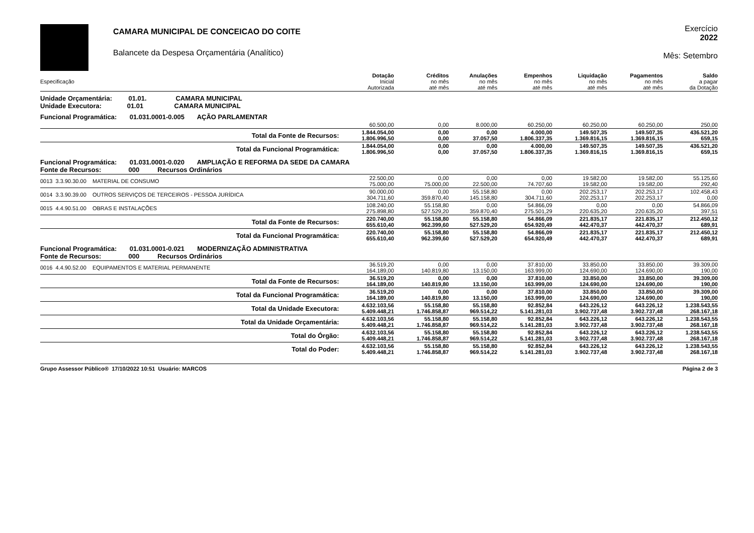CAMARA MUNICIPAL DE CONCEICAO DO COITE
Balancete da Despesa Orçamentária (Analítico)
Exercício
2022
Mês: Setembro
| Especificação | Dotação Inicial Autorizada | Créditos no mês até mês | Anulações no mês até mês | Empenhos no mês até mês | Liquidação no mês até mês | Pagamentos no mês até mês | Saldo a pagar da Dotação |
| --- | --- | --- | --- | --- | --- | --- | --- |
| Unidade Orçamentária: 01.01. CAMARA MUNICIPAL Unidade Executora: 01.01 CAMARA MUNICIPAL | | | | | | | |
| Funcional Programática: 01.031.0001-0.005 AÇÃO PARLAMENTAR | | | | | | | |
| | 60.500,00 | 0,00 | 8.000,00 | 60.250,00 | 60.250,00 | 60.250,00 | 250,00 |
| Total da Fonte de Recursos: | 1.844.054,00 1.806.996,50 | 0,00 0,00 | 0,00 37.057,50 | 4.000,00 1.806.337,35 | 149.507,35 1.369.816,15 | 149.507,35 1.369.816,15 | 436.521,20 659,15 |
| Total da Funcional Programática: | 1.844.054,00 1.806.996,50 | 0,00 0,00 | 0,00 37.057,50 | 4.000,00 1.806.337,35 | 149.507,35 1.369.816,15 | 149.507,35 1.369.816,15 | 436.521,20 659,15 |
| Funcional Programática: 01.031.0001-0.020 AMPLIAÇÃO E REFORMA DA SEDE DA CAMARA Fonte de Recursos: 000 Recursos Ordinários | | | | | | | |
| 0013 3.3.90.30.00 MATERIAL DE CONSUMO | 22.500,00 75.000,00 | 0,00 75.000,00 | 0,00 22.500,00 | 0,00 74.707,60 | 19.582,00 19.582,00 | 19.582,00 19.582,00 | 55.125,60 292,40 |
| 0014 3.3.90.39.00 OUTROS SERVIÇOS DE TERCEIROS - PESSOA JURÍDICA | 90.000,00 304.711,60 | 0,00 359.870,40 | 55.158,80 145.158,80 | 0,00 304.711,60 | 202.253,17 202.253,17 | 202.253,17 202.253,17 | 102.458,43 0,00 |
| 0015 4.4.90.51.00 OBRAS E INSTALAÇÕES | 108.240,00 275.898,80 | 55.158,80 527.529,20 | 0,00 359.870,40 | 54.866,09 275.501,29 | 0,00 220.635,20 | 0,00 220.635,20 | 54.866,09 397,51 |
| Total da Fonte de Recursos: | 220.740,00 655.610,40 | 55.158,80 962.399,60 | 55.158,80 527.529,20 | 54.866,09 654.920,49 | 221.835,17 442.470,37 | 221.835,17 442.470,37 | 212.450,12 689,91 |
| Total da Funcional Programática: | 220.740,00 655.610,40 | 55.158,80 962.399,60 | 55.158,80 527.529,20 | 54.866,09 654.920,49 | 221.835,17 442.470,37 | 221.835,17 442.470,37 | 212.450,12 689,91 |
| Funcional Programática: 01.031.0001-0.021 MODERNIZAÇÃO ADMINISTRATIVA Fonte de Recursos: 000 Recursos Ordinários | | | | | | | |
| 0016 4.4.90.52.00 EQUIPAMENTOS E MATERIAL PERMANENTE | 36.519,20 164.189,00 | 0,00 140.819,80 | 0,00 13.150,00 | 37.810,00 163.999,00 | 33.850,00 124.690,00 | 33.850,00 124.690,00 | 39.309,00 190,00 |
| Total da Fonte de Recursos: | 36.519,20 164.189,00 | 0,00 140.819,80 | 0,00 13.150,00 | 37.810,00 163.999,00 | 33.850,00 124.690,00 | 33.850,00 124.690,00 | 39.309,00 190,00 |
| Total da Funcional Programática: | 36.519,20 164.189,00 | 0,00 140.819,80 | 0,00 13.150,00 | 37.810,00 163.999,00 | 33.850,00 124.690,00 | 33.850,00 124.690,00 | 39.309,00 190,00 |
| Total da Unidade Executora: | 4.632.103,56 5.409.448,21 | 55.158,80 1.746.858,87 | 55.158,80 969.514,22 | 92.852,84 5.141.281,03 | 643.226,12 3.902.737,48 | 643.226,12 3.902.737,48 | 1.238.543,55 268.167,18 |
| Total da Unidade Orçamentária: | 4.632.103,56 5.409.448,21 | 55.158,80 1.746.858,87 | 55.158,80 969.514,22 | 92.852,84 5.141.281,03 | 643.226,12 3.902.737,48 | 643.226,12 3.902.737,48 | 1.238.543,55 268.167,18 |
| Total do Órgão: | 4.632.103,56 5.409.448,21 | 55.158,80 1.746.858,87 | 55.158,80 969.514,22 | 92.852,84 5.141.281,03 | 643.226,12 3.902.737,48 | 643.226,12 3.902.737,48 | 1.238.543,55 268.167,18 |
| Total do Poder: | 4.632.103,56 5.409.448,21 | 55.158,80 1.746.858,87 | 55.158,80 969.514,22 | 92.852,84 5.141.281,03 | 643.226,12 3.902.737,48 | 643.226,12 3.902.737,48 | 1.238.543,55 268.167,18 |
Grupo Assessor Público® 17/10/2022 10:51 Usuário: MARCOS Página 2 de 3